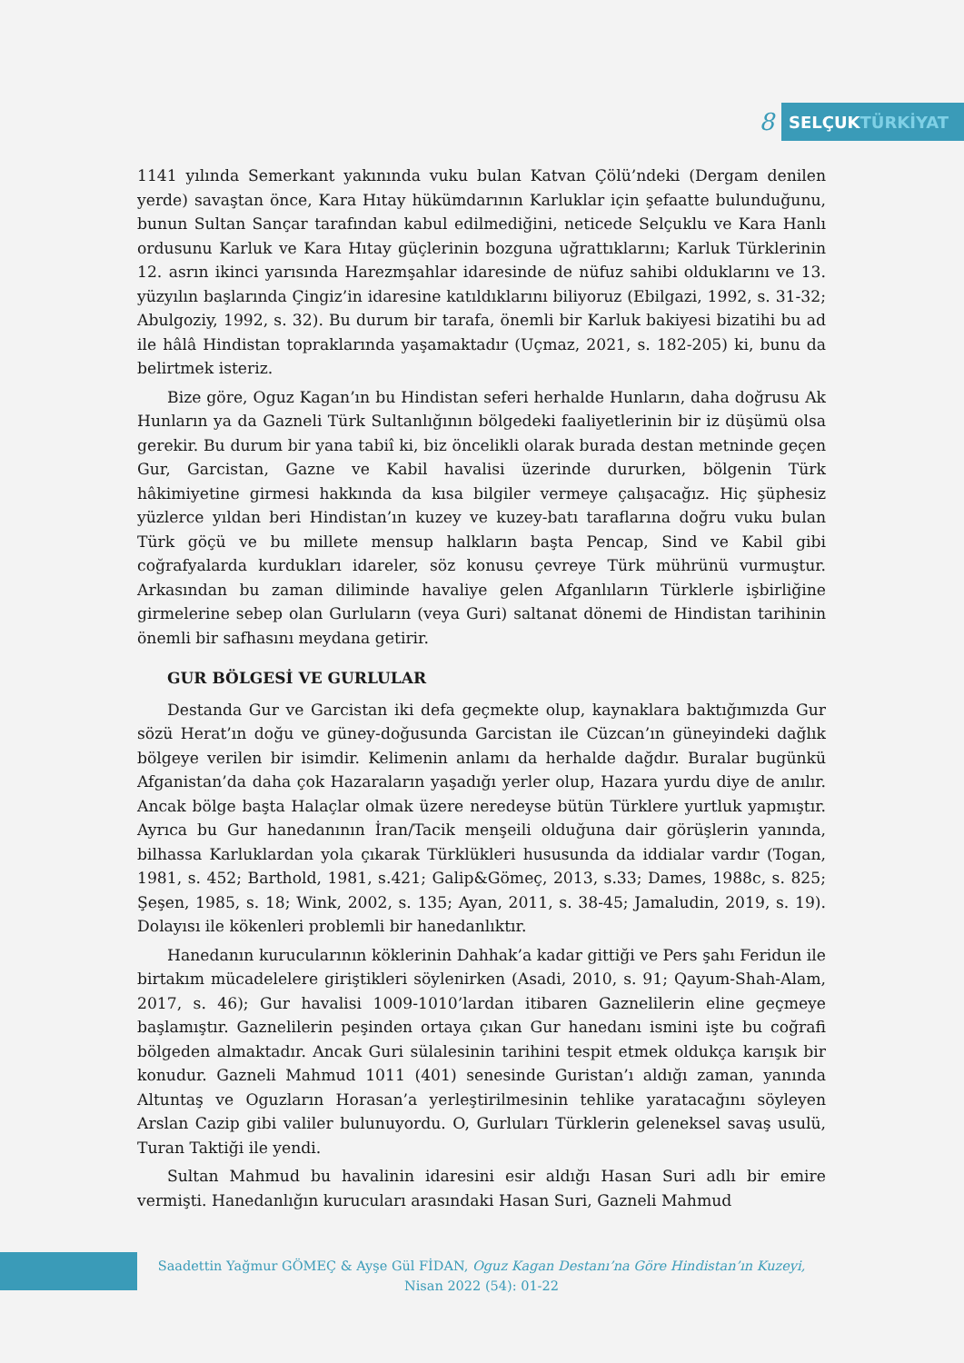8
SELÇUK TÜRKİYAT
1141 yılında Semerkant yakınında vuku bulan Katvan Çölü’ndeki (Dergam denilen yerde) savaştan önce, Kara Hıtay hükümdarının Karluklar için şefaatte bulunduğunu, bunun Sultan Sançar tarafından kabul edilmediğini, neticede Selçuklu ve Kara Hanlı ordusunu Karluk ve Kara Hıtay güçlerinin bozguna uğrattıklarını; Karluk Türklerinin 12. asrın ikinci yarısında Harezmşahlar idaresinde de nüfuz sahibi olduklarını ve 13. yüzyılın başlarında Çingiz’in idaresine katıldıklarını biliyoruz (Ebilgazi, 1992, s. 31-32; Abulgoziy, 1992, s. 32). Bu durum bir tarafa, önemli bir Karluk bakiyesi bizatihi bu ad ile hâlâ Hindistan topraklarında yaşamaktadır (Uçmaz, 2021, s. 182-205) ki, bunu da belirtmek isteriz.
Bize göre, Oguz Kagan’ın bu Hindistan seferi herhalde Hunların, daha doğrusu Ak Hunların ya da Gazneli Türk Sultanlığının bölgedeki faaliyetlerinin bir iz düşümü olsa gerekir. Bu durum bir yana tabiî ki, biz öncelikli olarak burada destan metninde geçen Gur, Garcistan, Gazne ve Kabil havalisi üzerinde dururken, bölgenin Türk hâkimiyetine girmesi hakkında da kısa bilgiler vermeye çalışacağız. Hiç şüphesiz yüzlerce yıldan beri Hindistan’ın kuzey ve kuzey-batı taraflarına doğru vuku bulan Türk göçü ve bu millete mensup halkların başta Pencap, Sind ve Kabil gibi coğrafyalarda kurdukları idareler, söz konusu çevreye Türk mührünü vurmuştur. Arkasından bu zaman diliminde havaliye gelen Afganlıların Türklerle işbirliğine girmelerine sebep olan Gurluların (veya Guri) saltanat dönemi de Hindistan tarihinin önemli bir safhasını meydana getirir.
GUR BÖLGESİ VE GURLULAR
Destanda Gur ve Garcistan iki defa geçmekte olup, kaynaklara baktığımızda Gur sözü Herat’ın doğu ve güney-doğusunda Garcistan ile Cüzcan’ın güneyindeki dağlık bölgeye verilen bir isimdir. Kelimenin anlamı da herhalde dağdır. Buralar bugünkü Afganistan’da daha çok Hazaraların yaşadığı yerler olup, Hazara yurdu diye de anılır. Ancak bölge başta Halaçlar olmak üzere neredeyse bütün Türklere yurtluk yapmıştır. Ayrıca bu Gur hanedanının İran/Tacik menşeili olduğuna dair görüşlerin yanında, bilhassa Karluklardan yola çıkarak Türklükleri hususunda da iddialar vardır (Togan, 1981, s. 452; Barthold, 1981, s.421; Galip&Gömeç, 2013, s.33; Dames, 1988c, s. 825; Şeşen, 1985, s. 18; Wink, 2002, s. 135; Ayan, 2011, s. 38-45; Jamaludin, 2019, s. 19). Dolayısı ile kökenleri problemli bir hanedanlıktır.
Hanedanın kurucularının köklerinin Dahhak’a kadar gittiği ve Pers şahı Feridun ile birtakım mücadelelere giriştikleri söylenirken (Asadi, 2010, s. 91; Qayum-Shah-Alam, 2017, s. 46); Gur havalisi 1009-1010’lardan itibaren Gaznelilerin eline geçmeye başlamıştır. Gaznelilerin peşinden ortaya çıkan Gur hanedanı ismini işte bu coğrafi bölgeden almaktadır. Ancak Guri sülalesinin tarihini tespit etmek oldukça karışık bir konudur. Gazneli Mahmud 1011 (401) senesinde Guristan’ı aldığı zaman, yanında Altuntaş ve Oguzların Horasan’a yerleştirilmesinin tehlike yaratacağını söyleyen Arslan Cazip gibi valiler bulunuyordu. O, Gurluları Türklerin geleneksel savaş usulü, Turan Taktiği ile yendi.
Sultan Mahmud bu havalinin idaresini esir aldığı Hasan Suri adlı bir emire vermişti. Hanedanlığın kurucuları arasındaki Hasan Suri, Gazneli Mahmud
Saadettin Yağmur GÖMEÇ & Ayşe Gül FİDAN, Oguz Kagan Destanı’na Göre Hindistan’ın Kuzeyi,
Nisan 2022 (54): 01-22